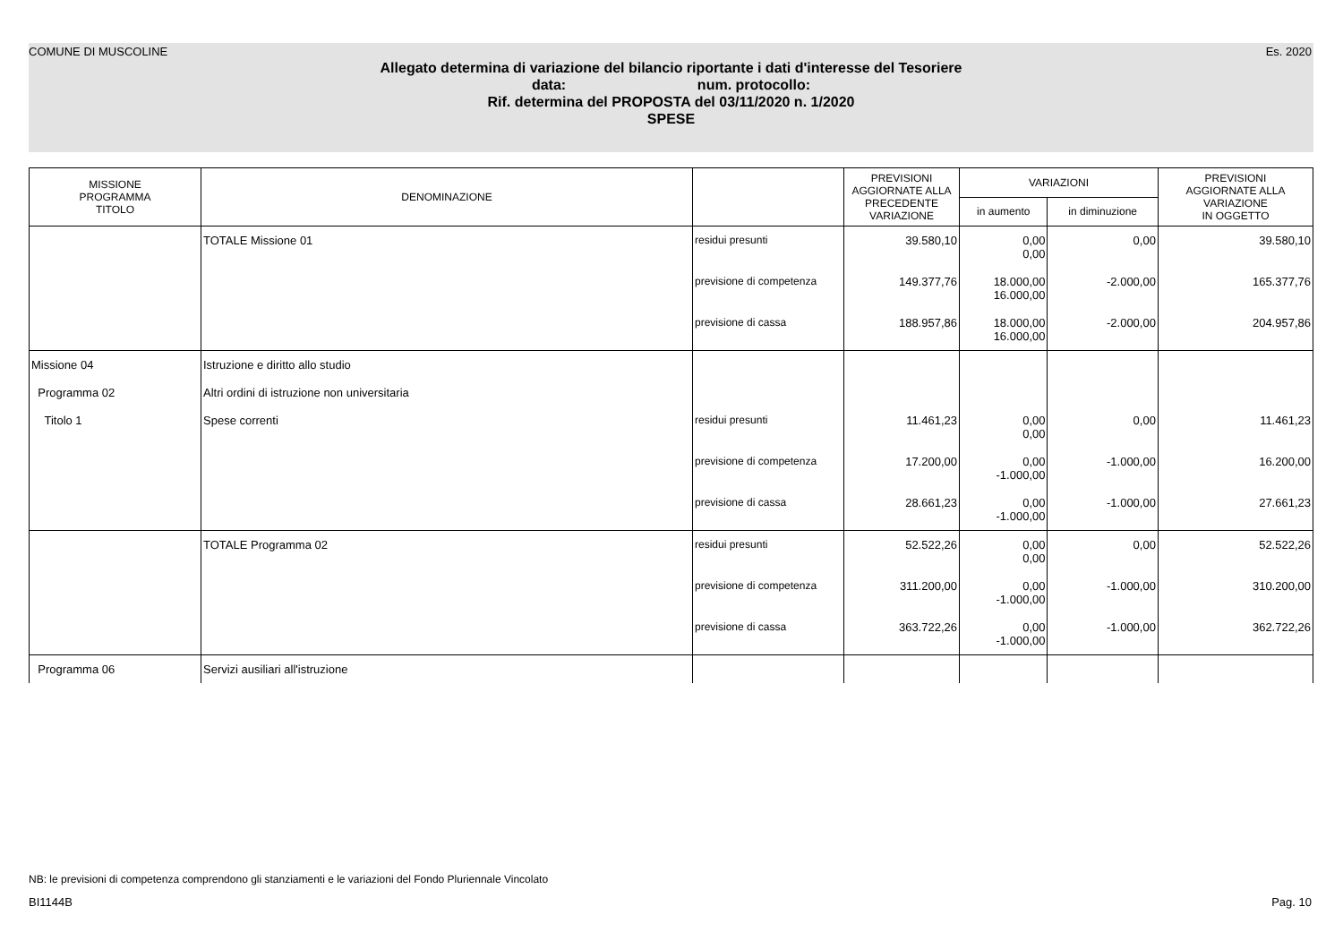COMUNE DI MUSCOLINE Es. 2020
Allegato determina di variazione del bilancio riportante i dati d'interesse del Tesoriere
data: num. protocollo:
Rif. determina del PROPOSTA del 03/11/2020 n. 1/2020
SPESE
| MISSIONE PROGRAMMA TITOLO | DENOMINAZIONE | | PREVISIONI AGGIORNATE ALLA PRECEDENTE VARIAZIONE | VARIAZIONI | | PREVISIONI AGGIORNATE ALLA VARIAZIONE IN OGGETTO |
| --- | --- | --- | --- | --- | --- | --- |
| | | | | in aumento | in diminuzione | |
| | TOTALE Missione 01 | residui presunti | 39.580,10 | 0,00 0,00 | 0,00 | 39.580,10 |
| | | previsione di competenza | 149.377,76 | 18.000,00 16.000,00 | -2.000,00 | 165.377,76 |
| | | previsione di cassa | 188.957,86 | 18.000,00 16.000,00 | -2.000,00 | 204.957,86 |
| Missione 04 | Istruzione e diritto allo studio | | | | | |
| Programma 02 | Altri ordini di istruzione non universitaria | | | | | |
| Titolo 1 | Spese correnti | residui presunti | 11.461,23 | 0,00 0,00 | 0,00 | 11.461,23 |
| | | previsione di competenza | 17.200,00 | 0,00 -1.000,00 | -1.000,00 | 16.200,00 |
| | | previsione di cassa | 28.661,23 | 0,00 -1.000,00 | -1.000,00 | 27.661,23 |
| | TOTALE Programma 02 | residui presunti | 52.522,26 | 0,00 0,00 | 0,00 | 52.522,26 |
| | | previsione di competenza | 311.200,00 | 0,00 -1.000,00 | -1.000,00 | 310.200,00 |
| | | previsione di cassa | 363.722,26 | 0,00 -1.000,00 | -1.000,00 | 362.722,26 |
| Programma 06 | Servizi ausiliari all'istruzione | | | | | |
NB: le previsioni di competenza comprendono gli stanziamenti e le variazioni del Fondo Pluriennale Vincolato
BI1144B Pag. 10